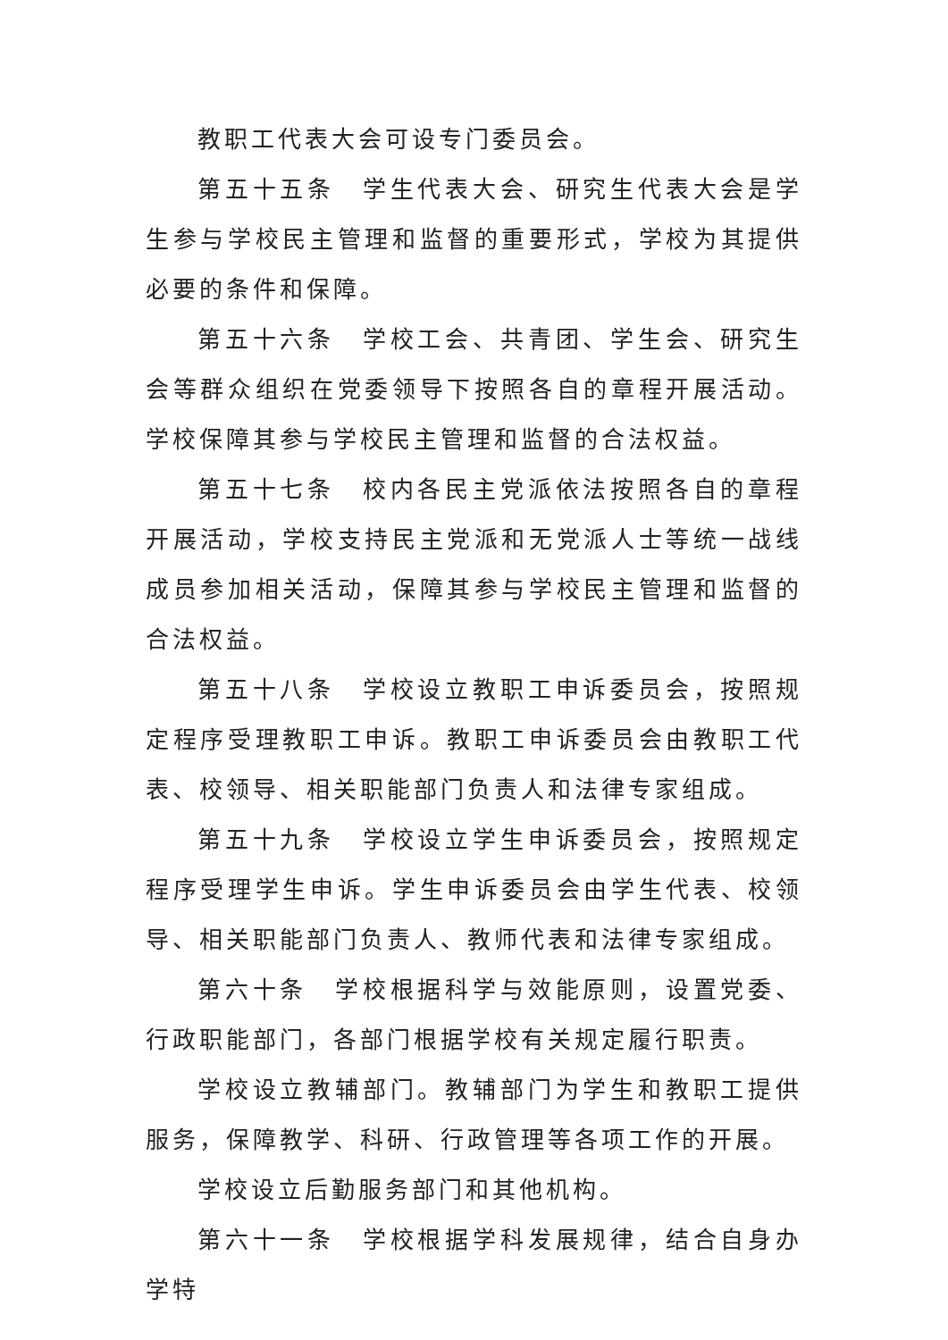教职工代表大会可设专门委员会。
第五十五条　学生代表大会、研究生代表大会是学生参与学校民主管理和监督的重要形式，学校为其提供必要的条件和保障。
第五十六条　学校工会、共青团、学生会、研究生会等群众组织在党委领导下按照各自的章程开展活动。学校保障其参与学校民主管理和监督的合法权益。
第五十七条　校内各民主党派依法按照各自的章程开展活动，学校支持民主党派和无党派人士等统一战线成员参加相关活动，保障其参与学校民主管理和监督的合法权益。
第五十八条　学校设立教职工申诉委员会，按照规定程序受理教职工申诉。教职工申诉委员会由教职工代表、校领导、相关职能部门负责人和法律专家组成。
第五十九条　学校设立学生申诉委员会，按照规定程序受理学生申诉。学生申诉委员会由学生代表、校领导、相关职能部门负责人、教师代表和法律专家组成。
第六十条　学校根据科学与效能原则，设置党委、行政职能部门，各部门根据学校有关规定履行职责。
学校设立教辅部门。教辅部门为学生和教职工提供服务，保障教学、科研、行政管理等各项工作的开展。
学校设立后勤服务部门和其他机构。
第六十一条　学校根据学科发展规律，结合自身办学特